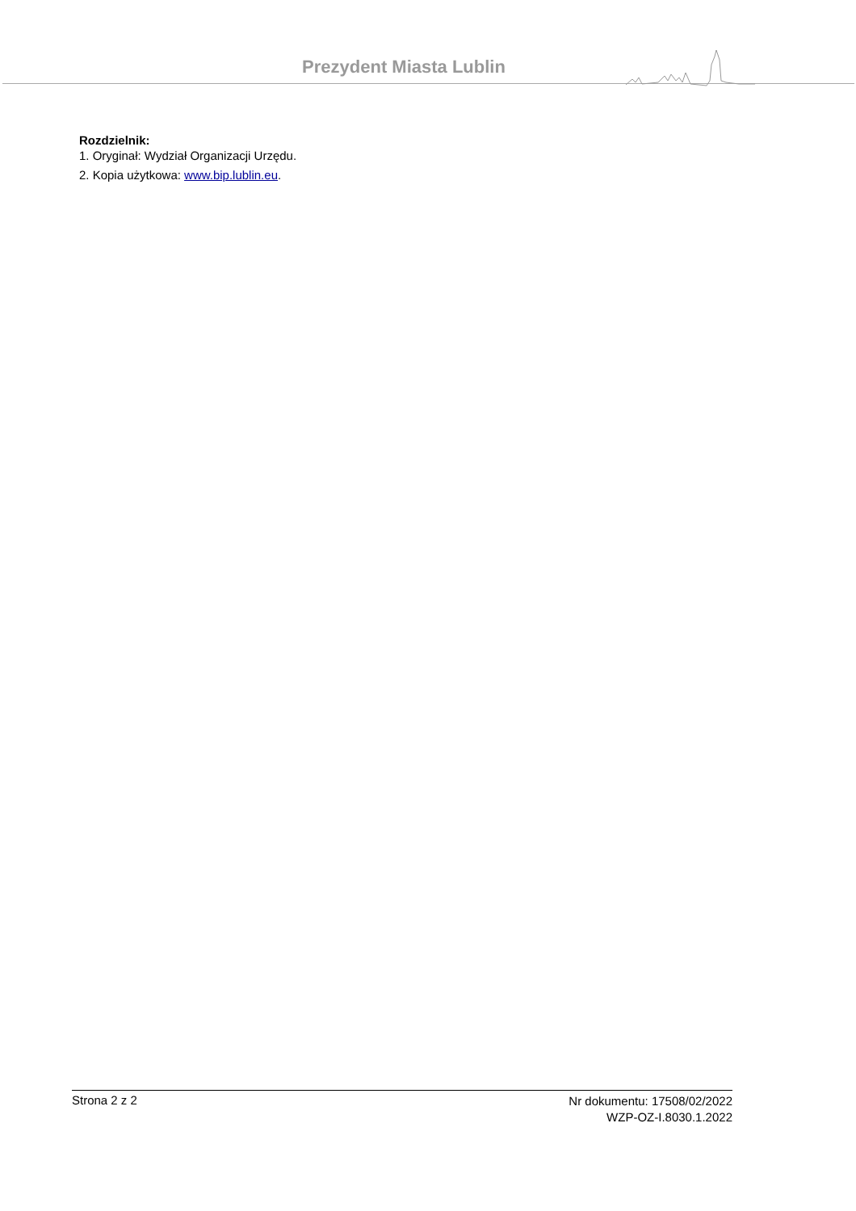Prezydent Miasta Lublin
Rozdzielnik:
1. Oryginał: Wydział Organizacji Urzędu.
2. Kopia użytkowa: www.bip.lublin.eu.
Strona 2 z 2
Nr dokumentu: 17508/02/2022
WZP-OZ-I.8030.1.2022